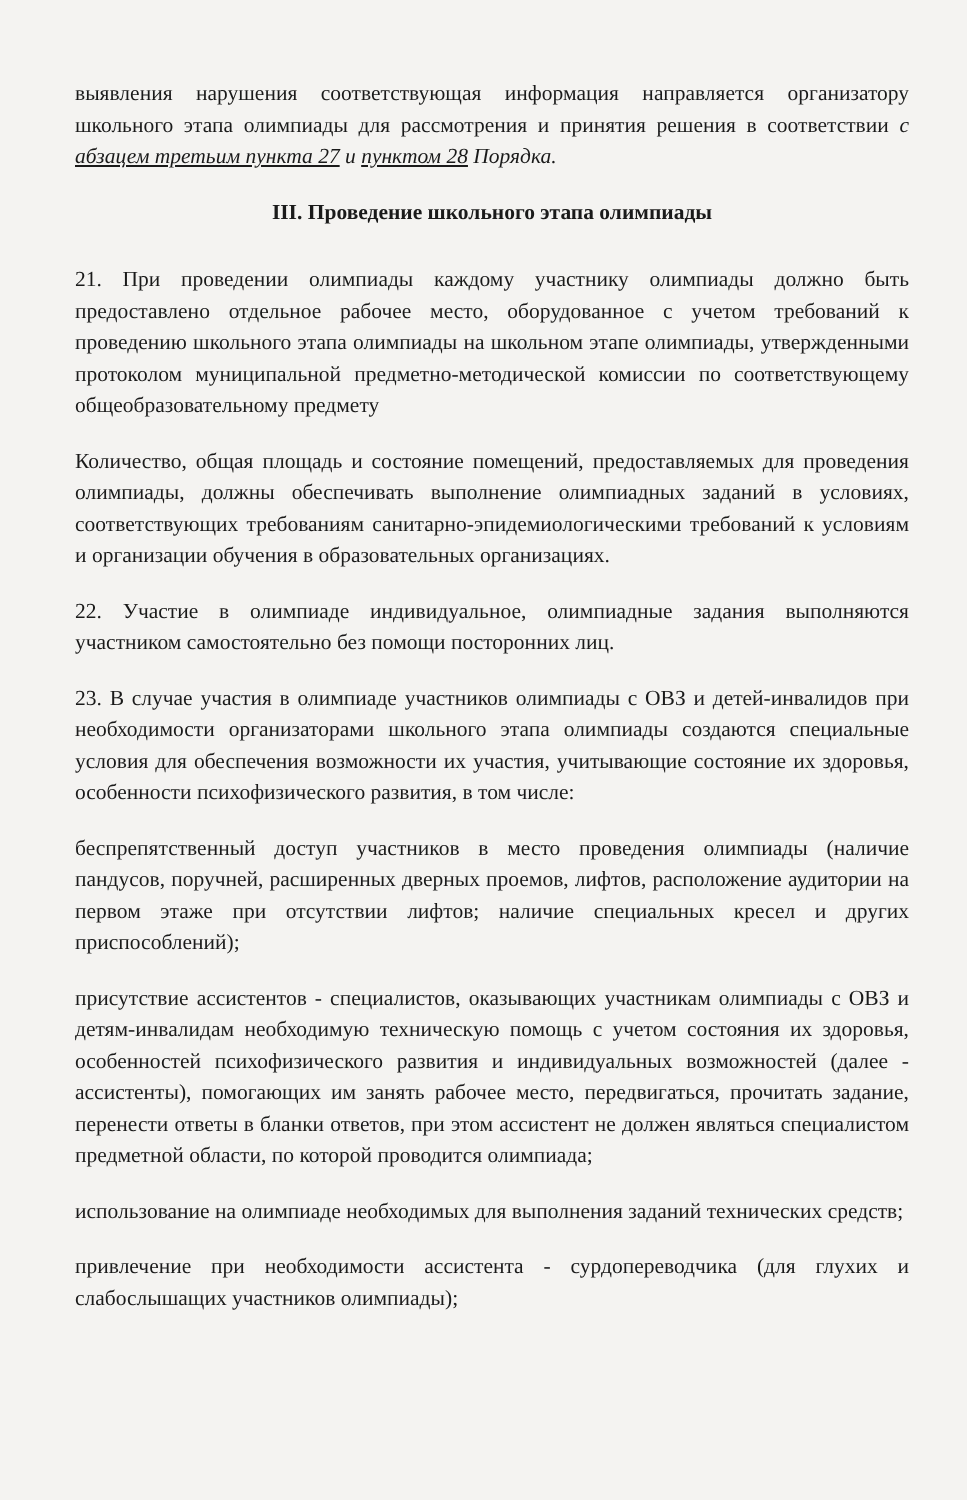выявления нарушения соответствующая информация направляется организатору школьного этапа олимпиады для рассмотрения и принятия решения в соответствии с абзацем третьим пункта 27 и пунктом 28 Порядка.
III. Проведение школьного этапа олимпиады
21. При проведении олимпиады каждому участнику олимпиады должно быть предоставлено отдельное рабочее место, оборудованное с учетом требований к проведению школьного этапа олимпиады на школьном этапе олимпиады, утвержденными протоколом муниципальной предметно-методической комиссии по соответствующему общеобразовательному предмету
Количество, общая площадь и состояние помещений, предоставляемых для проведения олимпиады, должны обеспечивать выполнение олимпиадных заданий в условиях, соответствующих требованиям санитарно-эпидемиологическими требований к условиям и организации обучения в образовательных организациях.
22. Участие в олимпиаде индивидуальное, олимпиадные задания выполняются участником самостоятельно без помощи посторонних лиц.
23. В случае участия в олимпиаде участников олимпиады с ОВЗ и детей-инвалидов при необходимости организаторами школьного этапа олимпиады создаются специальные условия для обеспечения возможности их участия, учитывающие состояние их здоровья, особенности психофизического развития, в том числе:
беспрепятственный доступ участников в место проведения олимпиады (наличие пандусов, поручней, расширенных дверных проемов, лифтов, расположение аудитории на первом этаже при отсутствии лифтов; наличие специальных кресел и других приспособлений);
присутствие ассистентов - специалистов, оказывающих участникам олимпиады с ОВЗ и детям-инвалидам необходимую техническую помощь с учетом состояния их здоровья, особенностей психофизического развития и индивидуальных возможностей (далее - ассистенты), помогающих им занять рабочее место, передвигаться, прочитать задание, перенести ответы в бланки ответов, при этом ассистент не должен являться специалистом предметной области, по которой проводится олимпиада;
использование на олимпиаде необходимых для выполнения заданий технических средств;
привлечение при необходимости ассистента - сурдопереводчика (для глухих и слабослышащих участников олимпиады);